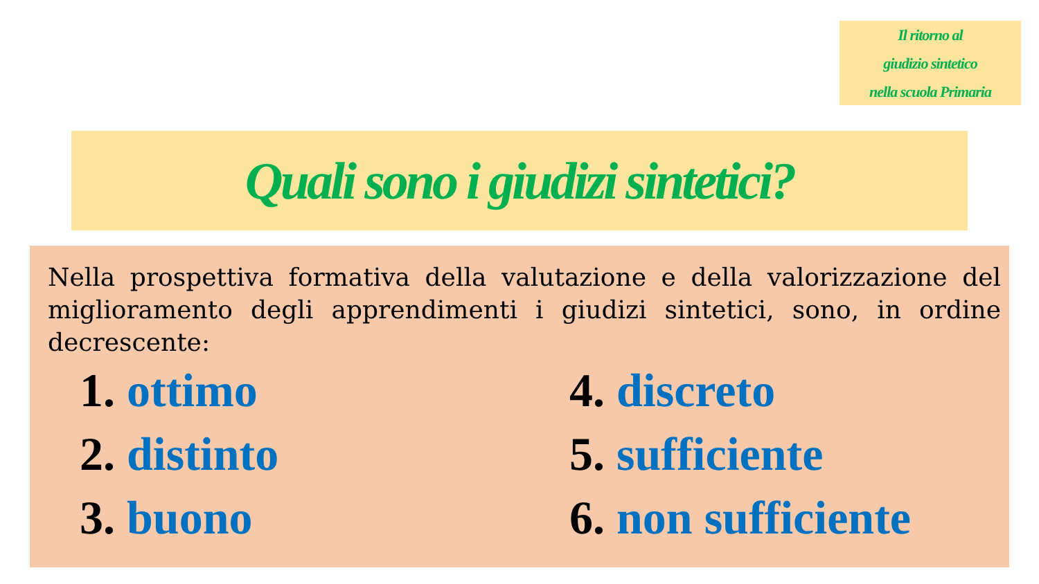Il ritorno al
giudizio sintetico
nella scuola Primaria
Quali sono i giudizi sintetici?
Nella prospettiva formativa della valutazione e della valorizzazione del miglioramento degli apprendimenti i giudizi sintetici, sono, in ordine decrescente:
1. ottimo
2. distinto
3. buono
4. discreto
5. sufficiente
6. non sufficiente